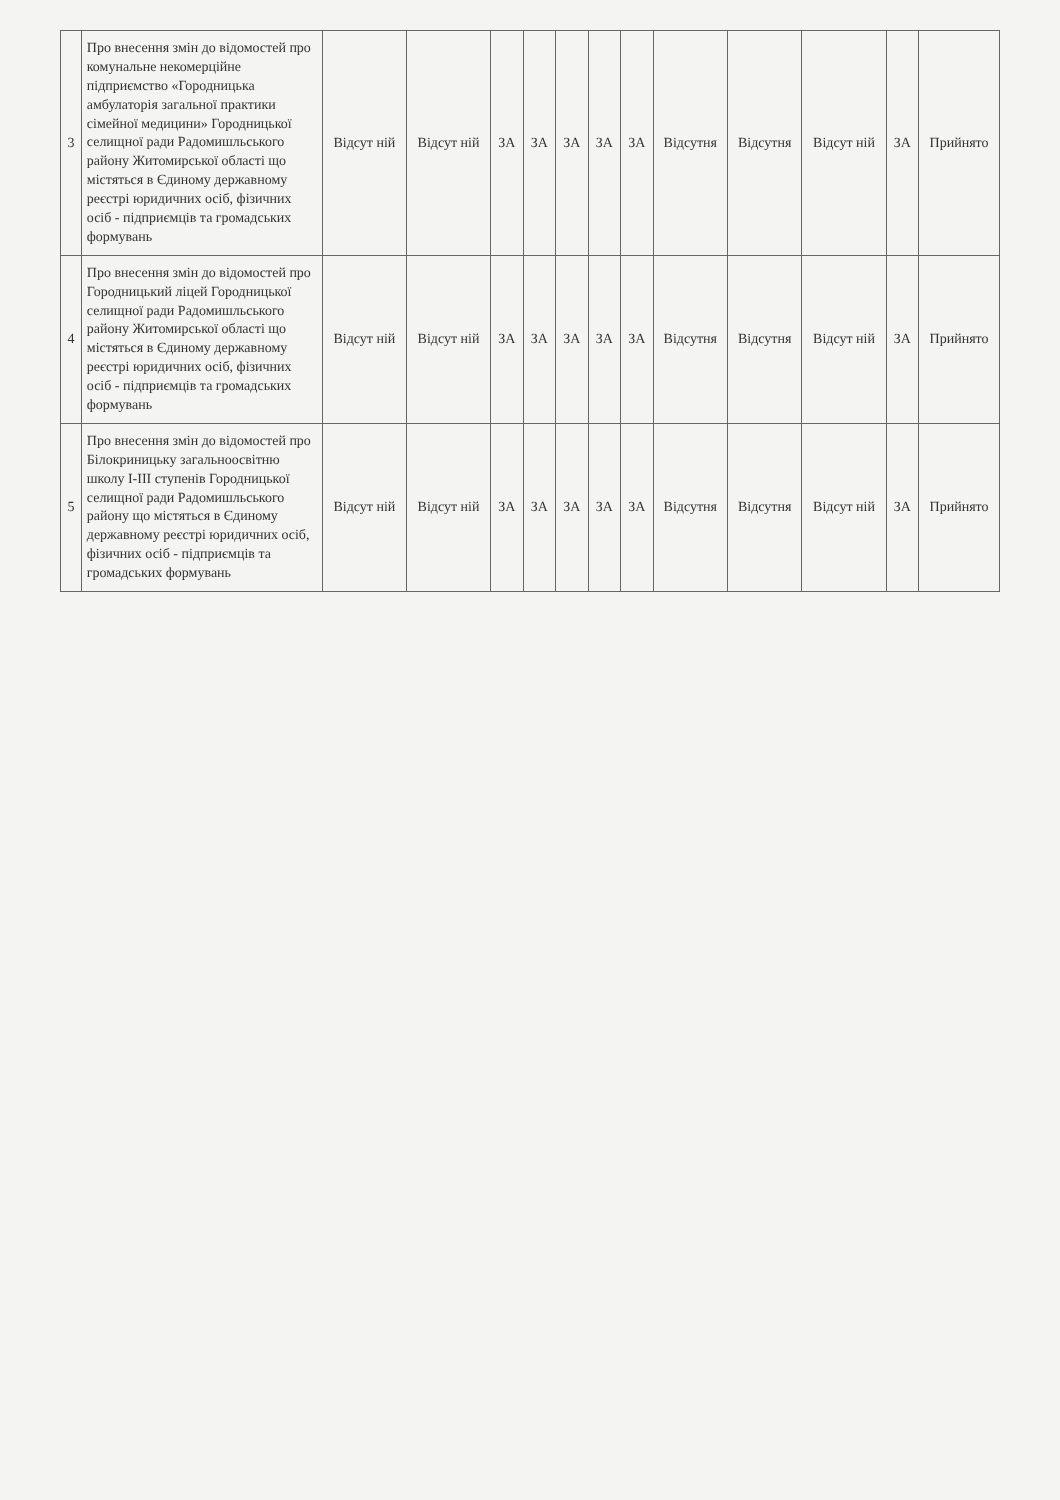| 3 | Про внесення змін до відомостей про комунальне некомерційне підприємство «Городницька амбулаторія загальної практики сімейної медицини» Городницької селищної ради Радомишльського району Житомирської області що містяться в Єдиному державному реєстрі юридичних осіб, фізичних осіб - підприємців та громадських формувань | Відсут ній | Відсут ній | ЗА | ЗА | ЗА | ЗА | ЗА | Відсутня | Відсутня | Відсут ній | ЗА | Прийнято |
| 4 | Про внесення змін до відомостей про Городницький ліцей Городницької селищної ради Радомишльського району Житомирської області що містяться в Єдиному державному реєстрі юридичних осіб, фізичних осіб - підприємців та громадських формувань | Відсут ній | Відсут ній | ЗА | ЗА | ЗА | ЗА | ЗА | Відсутня | Відсутня | Відсут ній | ЗА | Прийнято |
| 5 | Про внесення змін до відомостей про Білокриницьку загальноосвітню школу І-ІІІ ступенів Городницької селищної ради Радомишльського району що містяться в Єдиному державному реєстрі юридичних осіб, фізичних осіб - підприємців та громадських формувань | Відсут ній | Відсут ній | ЗА | ЗА | ЗА | ЗА | ЗА | Відсутня | Відсутня | Відсут ній | ЗА | Прийнято |